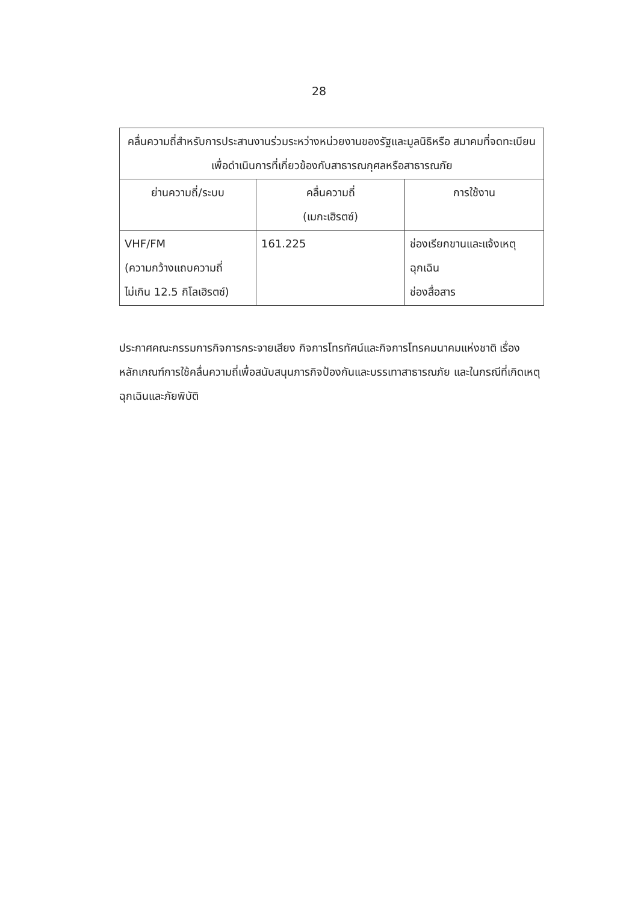28
| คลื่นความถี่สำหรับการประสานงานร่วมระหว่างหน่วยงานของรัฐและมูลนิธิหรือ สมาคมที่จดทะเบียน เพื่อดำเนินการที่เกี่ยวข้องกับสาธารณกุศลหรือสาธารณภัย | | |
| --- | --- | --- |
| ย่านความถี่/ระบบ | คลื่นความถี่ (เมกะเฮิรตซ์) | การใช้งาน |
| VHF/FM (ความกว้างแถบความถี่ ไม่เกิน 12.5 กิโลเฮิรตซ์) | 161.225 | ช่องเรียกขานและแจ้งเหตุ ฉุกเฉิน ช่องสื่อสาร |
ประกาศคณะกรรมการกิจการกระจายเสียง กิจการโทรทัศน์และกิจการโทรคมนาคมแห่งชาติ เรื่อง หลักเกณฑ์การใช้คลื่นความถี่เพื่อสนับสนุนภารกิจป้องกันและบรรเทาสาธารณภัย และในกรณีที่เกิดเหตุฉุกเฉินและภัยพิบัติ